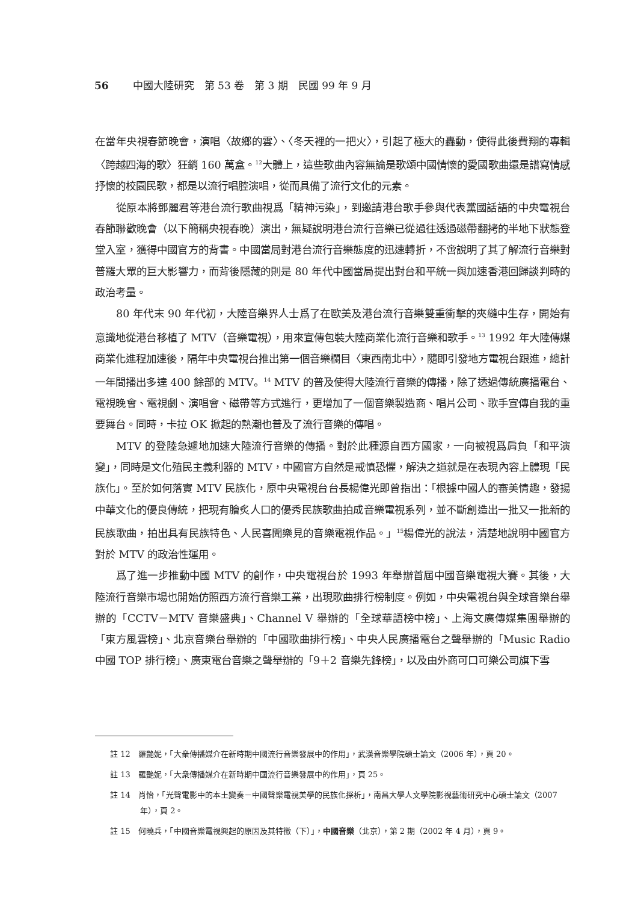56 中國大陸研究　第 53 卷　第 3 期　民國 99 年 9 月
在當年央視春節晚會，演唱〈故鄉的雲〉、〈冬天裡的一把火〉，引起了極大的轟動，使得此後費翔的專輯〈跨越四海的歌〉狂銷 160 萬盒。<sup>12</sup>大體上，這些歌曲內容無論是歌頌中國情懷的愛國歌曲還是譜寫情感抒懷的校園民歌，都是以流行唱腔演唱，從而具備了流行文化的元素。
從原本將鄧麗君等港台流行歌曲視爲「精神污染」，到邀請港台歌手參與代表黨國話語的中央電視台春節聯歡晚會（以下簡稱央視春晚）演出，無疑說明港台流行音樂已從過往透過磁帶翻拷的半地下狀態登堂入室，獲得中國官方的背書。中國當局對港台流行音樂態度的迅速轉折，不啻說明了其了解流行音樂對普羅大眾的巨大影響力，而背後隱藏的則是 80 年代中國當局提出對台和平統一與加速香港回歸談判時的政治考量。
80 年代末 90 年代初，大陸音樂界人士爲了在歐美及港台流行音樂雙重衝擊的夾縫中生存，開始有意識地從港台移植了 MTV（音樂電視），用來宣傳包裝大陸商業化流行音樂和歌手。<sup>13</sup> 1992 年大陸傳媒商業化進程加速後，隔年中央電視台推出第一個音樂欄目〈東西南北中〉，隨即引發地方電視台跟進，總計一年間播出多達 400 餘部的 MTV。<sup>14</sup> MTV 的普及使得大陸流行音樂的傳播，除了透過傳統廣播電台、電視晚會、電視劇、演唱會、磁帶等方式進行，更增加了一個音樂製造商、唱片公司、歌手宣傳自我的重要舞台。同時，卡拉 OK 掀起的熱潮也普及了流行音樂的傳唱。
MTV 的登陸急遽地加速大陸流行音樂的傳播。對於此種源自西方國家，一向被視爲肩負「和平演變」，同時是文化殖民主義利器的 MTV，中國官方自然是戒慎恐懼，解決之道就是在表現內容上體現「民族化」。至於如何落實 MTV 民族化，原中央電視台台長楊偉光即曾指出：「根據中國人的審美情趣，發揚中華文化的優良傳統，把現有膾炙人口的優秀民族歌曲拍成音樂電視系列，並不斷創造出一批又一批新的民族歌曲，拍出具有民族特色、人民喜聞樂見的音樂電視作品。」<sup>15</sup>楊偉光的說法，清楚地說明中國官方對於 MTV 的政治性運用。
爲了進一步推動中國 MTV 的創作，中央電視台於 1993 年舉辦首屆中國音樂電視大賽。其後，大陸流行音樂市場也開始仿照西方流行音樂工業，出現歌曲排行榜制度。例如，中央電視台與全球音樂台舉辦的「CCTV－MTV 音樂盛典」、Channel V 舉辦的「全球華語榜中榜」、上海文廣傳媒集團舉辦的「東方風雲榜」、北京音樂台舉辦的「中國歌曲排行榜」、中央人民廣播電台之聲舉辦的「Music Radio 中國 TOP 排行榜」、廣東電台音樂之聲舉辦的「9＋2 音樂先鋒榜」，以及由外商可口可樂公司旗下雪
註 12　羅艷妮，「大衆傳播媒介在新時期中國流行音樂發展中的作用」，武漢音樂學院碩士論文（2006 年），頁 20。
註 13　羅艷妮，「大衆傳播媒介在新時期中國流行音樂發展中的作用」，頁 25。
註 14　肖怡，「光聲電影中的本土變奏－中國聲樂電視美學的民族化探析」，南昌大學人文學院影視藝術研究中心碩士論文（2007 年），頁 2。
註 15　何曉兵，「中國音樂電視興起的原因及其特徵（下）」，中國音樂（北京），第 2 期（2002 年 4 月），頁 9。